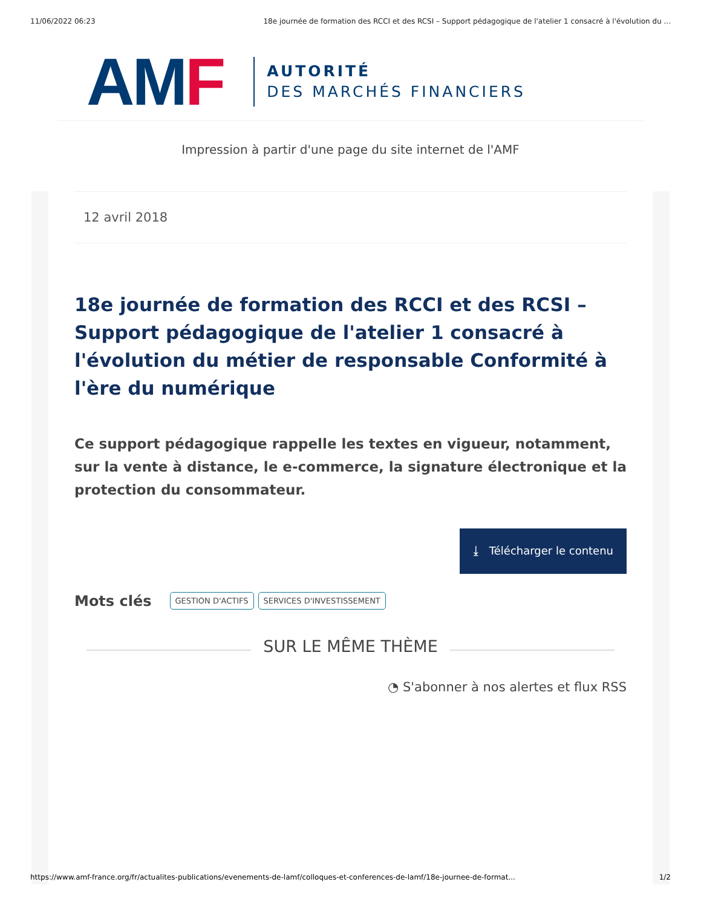11/06/2022 06:23 18e journée de formation des RCCI et des RCSI – Support pédagogique de l'atelier 1 consacré à l'évolution du ...
AMF
AUTORITÉ
DES MARCHÉS FINANCIERS
Impression à partir d'une page du site internet de l'AMF
12 avril 2018
18e journée de formation des RCCI et des RCSI – Support pédagogique de l'atelier 1 consacré à l'évolution du métier de responsable Conformité à l'ère du numérique
Ce support pédagogique rappelle les textes en vigueur, notamment, sur la vente à distance, le e-commerce, la signature électronique et la protection du consommateur.
⤓ Télécharger le contenu
Mots clés GESTION D'ACTIFS SERVICES D'INVESTISSEMENT
SUR LE MÊME THÈME
◔ S'abonner à nos alertes et flux RSS
https://www.amf-france.org/fr/actualites-publications/evenements-de-lamf/colloques-et-conferences-de-lamf/18e-journee-de-format... 1/2